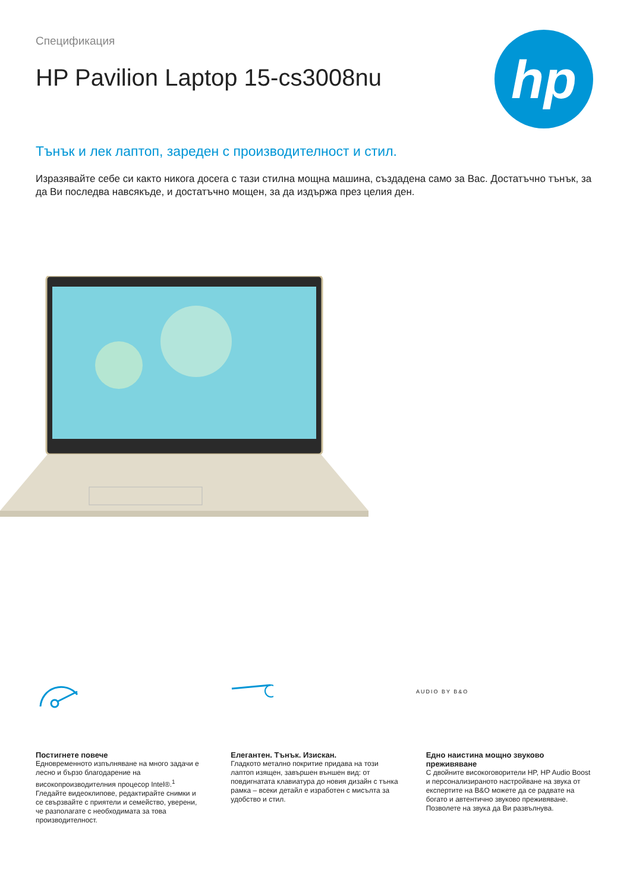Спецификация
HP Pavilion Laptop 15-cs3008nu
hp
Тънък и лек лаптоп, зареден с производителност и стил.
Изразявайте себе си както никога досега с тази стилна мощна машина, създадена само за Вас. Достатъчно тънък, за да Ви последва навсякъде, и достатъчно мощен, за да издържа през целия ден.
AUDIO BY B&O
Постигнете повече
Едновременното изпълняване на много задачи е лесно и бързо благодарение на високопроизводителния процесор Intel®.<sup>1</sup> Гледайте видеоклипове, редактирайте снимки и се свързвайте с приятели и семейство, уверени, че разполагате с необходимата за това производителност.
Елегантен. Тънък. Изискан.
Гладкото метално покритие придава на този лаптоп изящен, завършен външен вид: от повдигнатата клавиатура до новия дизайн с тънка рамка – всеки детайл е изработен с мисълта за удобство и стил.
Едно наистина мощно звуково преживяване
С двойните високоговорители HP, HP Audio Boost и персонализираното настройване на звука от експертите на B&O можете да се радвате на богато и автентично звуково преживяване. Позволете на звука да Ви развълнува.